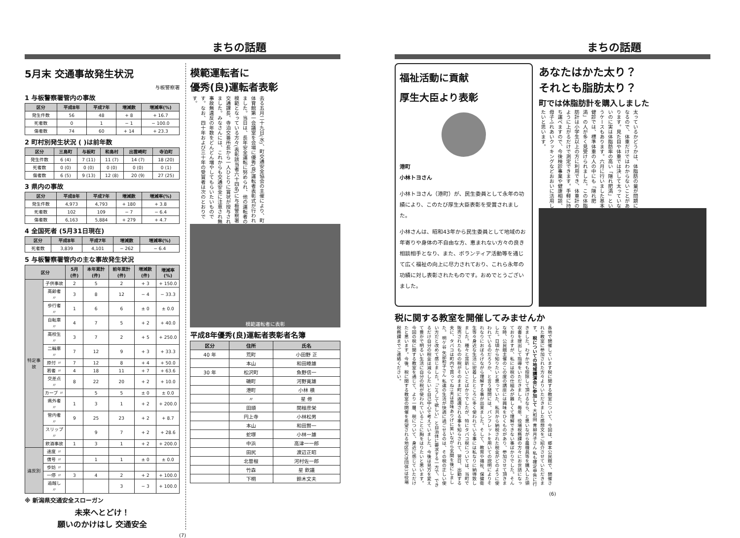まちの話題
5月末 交通事故発生状況
与板警察署
1 与板警察署管内の事故
| 区分 | 平成8年 | 平成7年 | 増減数 | 増減率(%) |
| --- | --- | --- | --- | --- |
| 発生件数 | 56 | 48 | + 8 | + 16.7 |
| 死者数 | 0 | 1 | − 1 | − 100.0 |
| 傷者数 | 74 | 60 | + 14 | + 23.3 |
2 町村別発生状況 ( )は前年数
| 区分 | 三島町 | 与板町 | 和島村 | 出雲崎町 | 寺泊町 |
| --- | --- | --- | --- | --- | --- |
| 発生件数 | 6 (4) | 7 (11) | 11 (7) | 14 (7) | 18 (20) |
| 死者数 | 0 (0) | 0 (0) | 0 (0) | 0 (0) | 0 (1) |
| 傷者数 | 6 (5) | 9 (13) | 12 (8) | 20 (9) | 27 (25) |
3 県内の事故
| 区分 | 平成8年 | 平成7年 | 増減数 | 増減率(%) |
| --- | --- | --- | --- | --- |
| 発生件数 | 4,973 | 4,793 | + 180 | + 3.8 |
| 死者数 | 102 | 109 | − 7 | − 6.4 |
| 傷者数 | 6,163 | 5,884 | + 279 | + 4.7 |
4 全国死者 (5月31日現在)
| 区分 | 平成8年 | 平成7年 | 増減数 | 増減率(%) |
| --- | --- | --- | --- | --- |
| 死者数 | 3,839 | 4,101 | − 262 | − 6.4 |
5 与板警察署管内の主な事故発生状況
| 区分 | | 5月(件) | 本年累計(件) | 前年累計(件) | 増減数(件) | 増減率(%) |
| --- | --- | --- | --- | --- | --- | --- |
| 特定事故 | 子供事故 | 2 | 5 | 2 | + 3 | + 150.0 |
| | 高齢者 〃 | 3 | 8 | 12 | − 4 | − 33.3 |
| | 歩行者 〃 | 1 | 6 | 6 | ± 0 | ± 0.0 |
| | 自転車 〃 | 4 | 7 | 5 | + 2 | + 40.0 |
| | 高校生 〃 | 3 | 7 | 2 | + 5 | + 250.0 |
| | 二輪車 〃 | 7 | 12 | 9 | + 3 | + 33.3 |
| | 原付 〃 | 7 | 12 | 8 | + 4 | + 50.0 |
| | 若者 〃 | 4 | 18 | 11 | + 7 | + 63.6 |
| | 交差点 〃 | 8 | 22 | 20 | + 2 | + 10.0 |
| | カーブ 〃 | | 5 | 5 | ± 0 | ± 0.0 |
| | 県外者 〃 | 1 | 3 | 1 | + 2 | + 200.0 |
| | 管内者 〃 | 9 | 25 | 23 | + 2 | + 8.7 |
| | スリップ 〃 | | 9 | 7 | + 2 | + 28.6 |
| | 飲酒事故 | 1 | 3 | 1 | + 2 | + 200.0 |
| 違反別 | 速度 〃 | | | | | |
| | 信号 〃 | | 1 | 1 | ± 0 | ± 0.0 |
| | 歩妨 〃 | | | | | |
| | 一停 〃 | 3 | 4 | 2 | + 2 | + 100.0 |
| | 追越し 〃 | | | 3 | − 3 | + 100.0 |
※ 新潟県交通安全スローガン
未来へとどけ！
願いのかけはし 交通安全
模範運転者に
優秀(良)運転者表彰
去る五月二十九日(水)、町交通安全協会の主催により、町体育館第一会議室を会場に優秀(良)運転者表彰式が行われました。当日は、長年安全運転に努められ、他の運転者の模範となっている方々(表彰該当者六十四名)に与板警察署交通課長、寺泊交番所長から一人ひとりに賞状が授与されました。みなさんには、これからも交通安全に注意され無事故無違反の年数をどんどん増やしてもらいたいものです。なお、四十年および三十年の受賞者は次のとおりです。
模範運転者に表彰
平成8年優秀(良)運転者表彰者名簿
| 区分 | 住所 | 氏名 |
| --- | --- | --- |
| 40 年 | 荒町 | 小田野 正 |
| | 本山 | 和田睦雄 |
| 30 年 | 松沢町 | 魚野信一 |
| | 磯町 | 河野寛雄 |
| | 港町 | 小林 積 |
| | 〃 | 星 修 |
| | 田頭 | 関根彦栄 |
| | 円上寺 | 小林松男 |
| | 本山 | 和田賢一 |
| | 蛇塚 | 小林一雄 |
| | 中浜 | 高津一一郎 |
| | 田尻 | 渡辺正昭 |
| | 北曽根 | 河村佐一郎 |
| | 竹森 | 星 欽議 |
| | 下桐 | 鈴木文夫 |
(7)
まちの話題
福祉活動に貢献
厚生大臣より表彰
港町
小林トヨさん
小林トヨさん（港町）が、民生委員として永年の功績により、このたび厚生大臣表彰を受賞されました。
小林さんは、昭和43年から民生委員として地域のお年寄りや身体の不自由な方、恵まれない方々の良き相談相手となり、また、ボランティア活動等を通じて広く福祉の向上に尽力されており、これら永年の功績に対し表彰されたものです。おめでとうございました。
あなたはかた太り？
それとも脂肪太り？
町では体脂肪計を購入しました
太っているかどうかは、体脂肪の量が問題になるので、体重だけではわからないことがあります。見た目や体重では決して太っていないのに実は体脂肪率の高い「隠れ肥満」というケースもあります。六月に行いました基本健診では、標準体重の人の中にも「隠れ肥満」の人が多く見受けられました。この体脂肪計は小学生以上の方に利用でき、体重計のように上がるだけで測定できます。手軽に持ち運べますので、今後検診事業や健康相談、母子ふれあいクッキングなどおおいに活用したいと思います。
税に関する教室を開催してみませんか
各地で開催しています税に関する教室について、今回は、郷本公民館で、開催された教室に参加された方々よりいただきました感想文をご紹介させていただきます。 税についての地域講演会に参加して 大和田 青柳月子さん 私も確定申告に行きました。わずかでも控除して頂けるなら、と思いながら農機具等を購入した領収書を提出して指導をいただきました。毎年、役場税務課の方々にお世話になっておりますが、私には税の仕組みが難しくて理解できない事ばかりでした。そんな時、公民館主催のこの度の講座には興味をひくものがあり、参加させて頂きました。日頃から知りたいと思っていた、私共から納税された税金がどのように使われているのだろうか、と言う疑問には、パンフレットを用いての説明によりそれなりにおぼろげながら理解する事が出来ました。そして、教育や福祉、保健衛生等々身近な生活に密着したところに多く使われている事には私なりに納得致しました。種々と耳新しいことばかりでしたが、特にタバコ税については、当町で販売されたものの税がそのまま町に返還される事を知らされて、翌日、出勤する夫に、タバコは町内で買ってね!!夫は意味ありげに笑いながら玄関を後にしました。 明ケ谷 矢部和子さん 私達の生活が快適に過ごせるのは、その税の正しい使い方だと改めて感じました。「こうして欲しい」と自治体に要求する一方で、できるだけ自分の税金は減らしたいと自己中心で考えていました。今後は見方を変えて豊かで明るい生活に自分の税が使われていることに胸をはりたいと思います。 今回の税に関する教室を通じて、より一層、税について、身近に感じていただけたと思います。今後、税に関する教室の開催を希望される地区(又は団体)は役場税務課までご連絡ください。
(6)